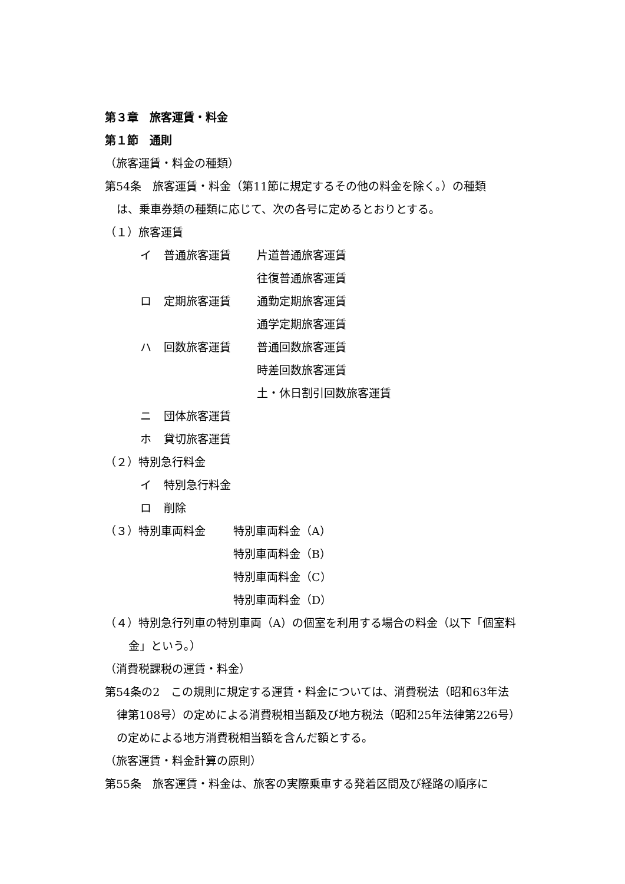第３章　旅客運賃・料金
第１節　通則
（旅客運賃・料金の種類）
第54条　旅客運賃・料金（第11節に規定するその他の料金を除く。）の種類
は、乗車券類の種類に応じて、次の各号に定めるとおりとする。
（１）旅客運賃
イ 普通旅客運賃 片道普通旅客運賃
往復普通旅客運賃
ロ 定期旅客運賃 通勤定期旅客運賃
通学定期旅客運賃
ハ 回数旅客運賃 普通回数旅客運賃
時差回数旅客運賃
土・休日割引回数旅客運賃
ニ 団体旅客運賃
ホ 貸切旅客運賃
（２）特別急行料金
イ 特別急行料金
ロ 削除
（３）特別車両料金 特別車両料金（A）
特別車両料金（B）
特別車両料金（C）
特別車両料金（D）
（４）特別急行列車の特別車両（A）の個室を利用する場合の料金（以下「個室料
金」という。）
（消費税課税の運賃・料金）
第54条の2　この規則に規定する運賃・料金については、消費税法（昭和63年法
律第108号）の定めによる消費税相当額及び地方税法（昭和25年法律第226号）
の定めによる地方消費税相当額を含んだ額とする。
（旅客運賃・料金計算の原則）
第55条　旅客運賃・料金は、旅客の実際乗車する発着区間及び経路の順序に